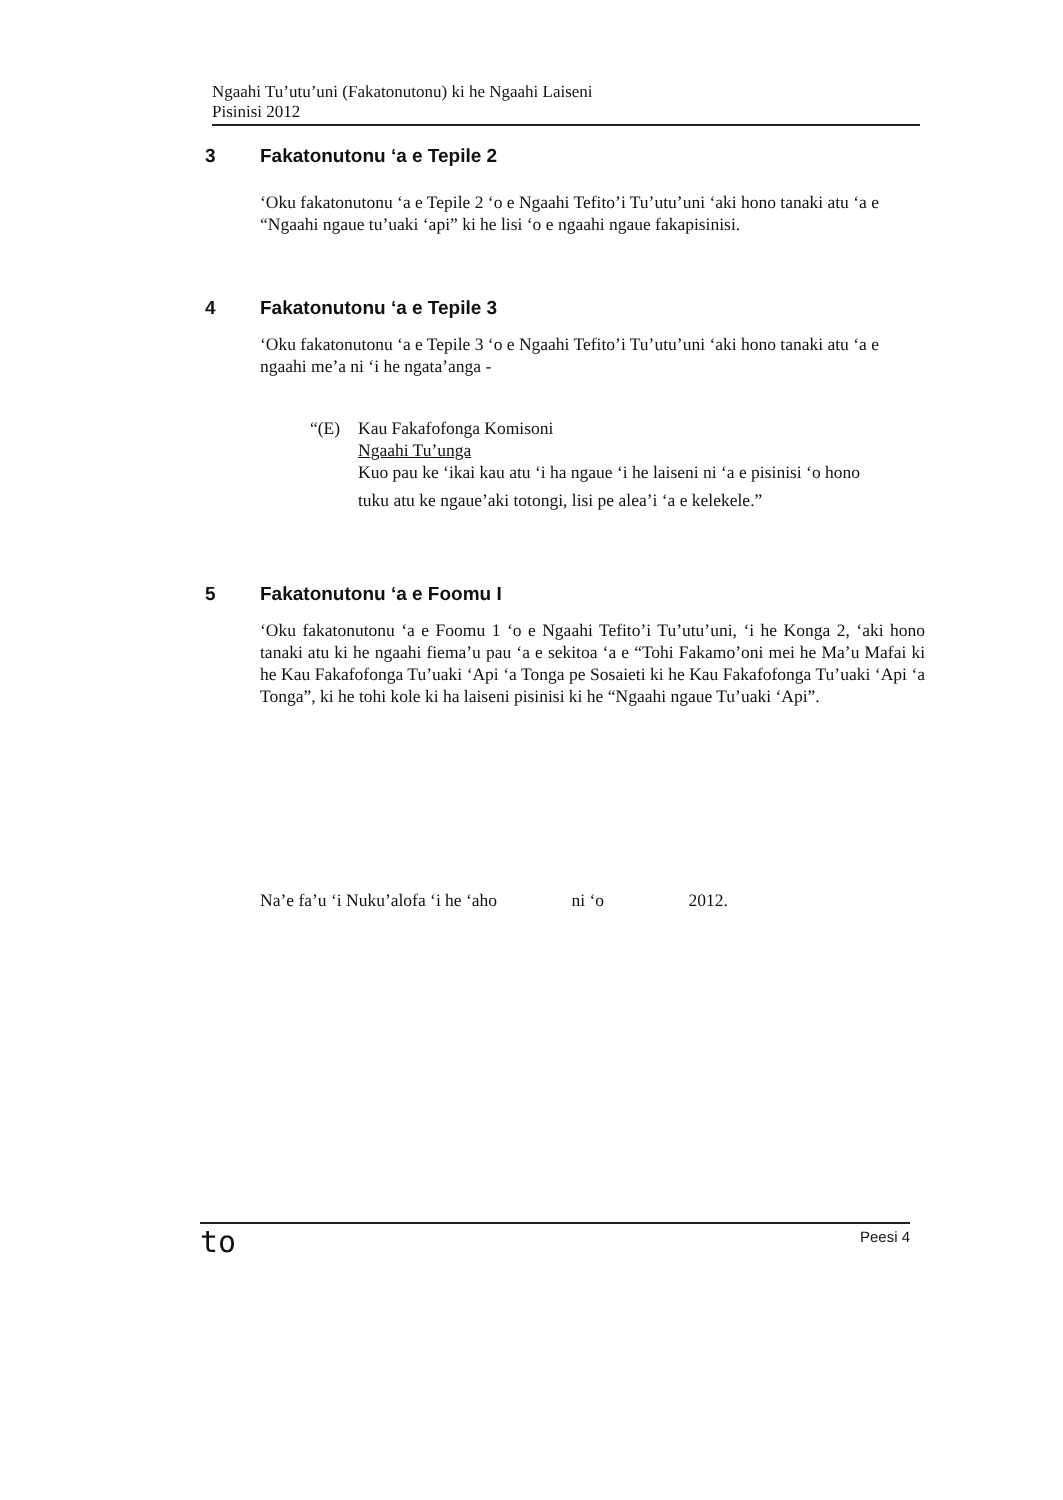Ngaahi Tu’utu’uni (Fakatonutonu) ki he Ngaahi Laiseni
Pisinisi 2012
3 Fakatonutonu ‘a e Tepile 2
‘Oku fakatonutonu ‘a e Tepile 2 ‘o e Ngaahi Tefito’i Tu’utu’uni ‘aki hono tanaki atu ‘a e “Ngaahi ngaue tu’uaki ‘api” ki he lisi ‘o e ngaahi ngaue fakapisinisi.
4 Fakatonutonu ‘a e Tepile 3
‘Oku fakatonutonu ‘a e Tepile 3 ‘o e Ngaahi Tefito’i Tu’utu’uni ‘aki hono tanaki atu ‘a e ngaahi me’a ni ‘i he ngata’anga -
“(E) Kau Fakafofonga Komisoni
Ngaahi Tu’unga
Kuo pau ke ‘ikai kau atu ‘i ha ngaue ‘i he laiseni ni ‘a e pisinisi ‘o hono
tuku atu ke ngaue’aki totongi, lisi pe alea’i ‘a e kelekele.”
5 Fakatonutonu ‘a e Foomu I
‘Oku fakatonutonu ‘a e Foomu 1 ‘o e Ngaahi Tefito’i Tu’utu’uni, ‘i he Konga 2, ‘aki hono tanaki atu ki he ngaahi fiema’u pau ‘a e sekitoa ‘a e “Tohi Fakamo’oni mei he Ma’u Mafai ki he Kau Fakafofonga Tu’uaki ‘Api ‘a Tonga pe Sosaieti ki he Kau Fakafofonga Tu’uaki ‘Api ‘a Tonga”, ki he tohi kole ki ha laiseni pisinisi ki he “Ngaahi ngaue Tu’uaki ‘Api”.
Na’e fa’u ‘i Nuku’alofa ‘i he ‘aho ni ‘o 2012.
to Peesi 4